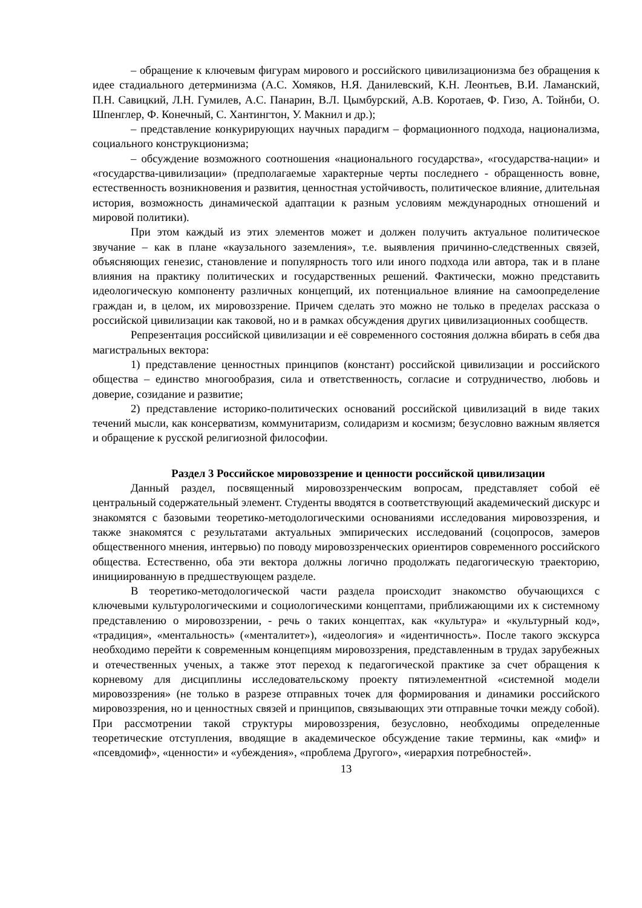– обращение к ключевым фигурам мирового и российского цивилизационизма без обращения к идее стадиального детерминизма (А.С. Хомяков, Н.Я. Данилевский, К.Н. Леонтьев, В.И. Ламанский, П.Н. Савицкий, Л.Н. Гумилев, А.С. Панарин, В.Л. Цымбурский, А.В. Коротаев, Ф. Гизо, А. Тойнби, О. Шпенглер, Ф. Конечный, С. Хантингтон, У. Макнил и др.);
– представление конкурирующих научных парадигм – формационного подхода, национализма, социального конструкционизма;
– обсуждение возможного соотношения «национального государства», «государства-нации» и «государства-цивилизации» (предполагаемые характерные черты последнего - обращенность вовне, естественность возникновения и развития, ценностная устойчивость, политическое влияние, длительная история, возможность динамической адаптации к разным условиям международных отношений и мировой политики).
При этом каждый из этих элементов может и должен получить актуальное политическое звучание – как в плане «каузального заземления», т.е. выявления причинно-следственных связей, объясняющих генезис, становление и популярность того или иного подхода или автора, так и в плане влияния на практику политических и государственных решений. Фактически, можно представить идеологическую компоненту различных концепций, их потенциальное влияние на самоопределение граждан и, в целом, их мировоззрение. Причем сделать это можно не только в пределах рассказа о российской цивилизации как таковой, но и в рамках обсуждения других цивилизационных сообществ.
Репрезентация российской цивилизации и её современного состояния должна вбирать в себя два магистральных вектора:
1) представление ценностных принципов (констант) российской цивилизации и российского общества – единство многообразия, сила и ответственность, согласие и сотрудничество, любовь и доверие, созидание и развитие;
2) представление историко-политических оснований российской цивилизаций в виде таких течений мысли, как консерватизм, коммунитаризм, солидаризм и космизм; безусловно важным является и обращение к русской религиозной философии.
Раздел 3 Российское мировоззрение и ценности российской цивилизации
Данный раздел, посвященный мировоззренческим вопросам, представляет собой её центральный содержательный элемент. Студенты вводятся в соответствующий академический дискурс и знакомятся с базовыми теоретико-методологическими основаниями исследования мировоззрения, и также знакомятся с результатами актуальных эмпирических исследований (соцопросов, замеров общественного мнения, интервью) по поводу мировоззренческих ориентиров современного российского общества. Естественно, оба эти вектора должны логично продолжать педагогическую траекторию, инициированную в предшествующем разделе.
В теоретико-методологической части раздела происходит знакомство обучающихся с ключевыми культурологическими и социологическими концептами, приближающими их к системному представлению о мировоззрении, - речь о таких концептах, как «культура» и «культурный код», «традиция», «ментальность» («менталитет»), «идеология» и «идентичность». После такого экскурса необходимо перейти к современным концепциям мировоззрения, представленным в трудах зарубежных и отечественных ученых, а также этот переход к педагогической практике за счет обращения к корневому для дисциплины исследовательскому проекту пятиэлементной «системной модели мировоззрения» (не только в разрезе отправных точек для формирования и динамики российского мировоззрения, но и ценностных связей и принципов, связывающих эти отправные точки между собой). При рассмотрении такой структуры мировоззрения, безусловно, необходимы определенные теоретические отступления, вводящие в академическое обсуждение такие термины, как «миф» и «псевдомиф», «ценности» и «убеждения», «проблема Другого», «иерархия потребностей».
13